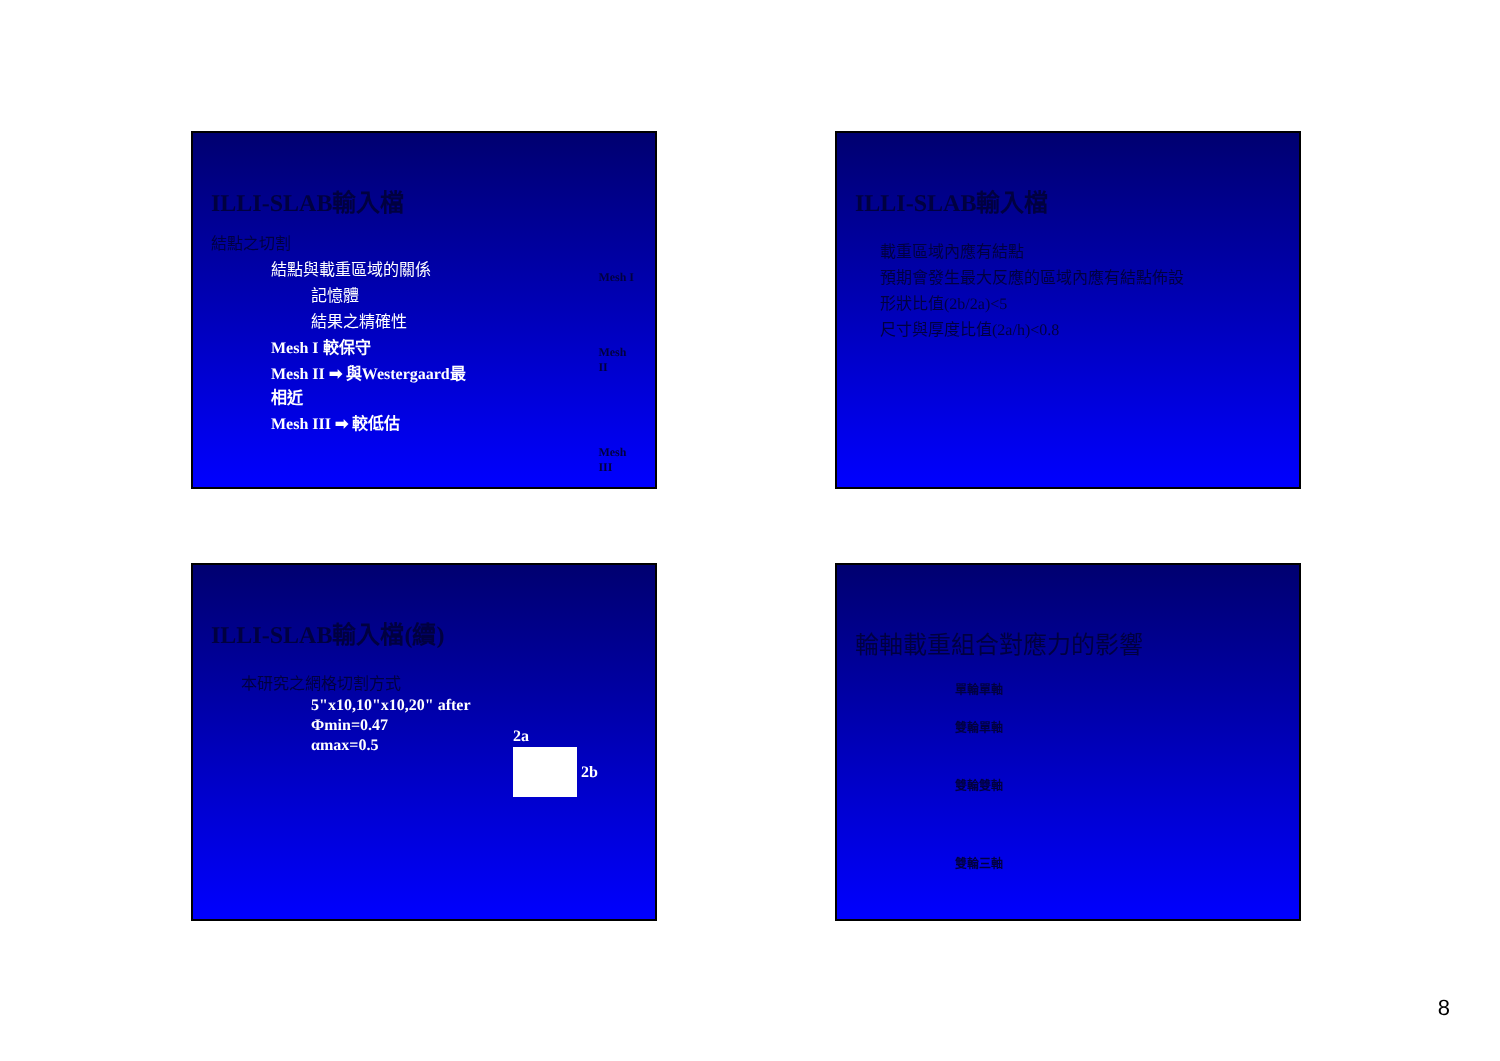ILLI-SLAB輸入檔
結點之切割
結點與載重區域的關係
記憶體
結果之精確性
Mesh I 較保守
Mesh II ➡ 與Westergaard最相近
Mesh III ➡ 較低估
Mesh I
Mesh II
Mesh III
ILLI-SLAB輸入檔
載重區域內應有結點
預期會發生最大反應的區域內應有結點佈設
形狀比值(2b/2a)<5
尺寸與厚度比值(2a/h)<0.8
ILLI-SLAB輸入檔(續)
本研究之網格切割方式
5"x10,10"x10,20" after
Φmin=0.47
αmax=0.5
2a
2b
輪軸載重組合對應力的影響
單輪單軸
雙輪單軸
雙輪雙軸
雙輪三軸
8